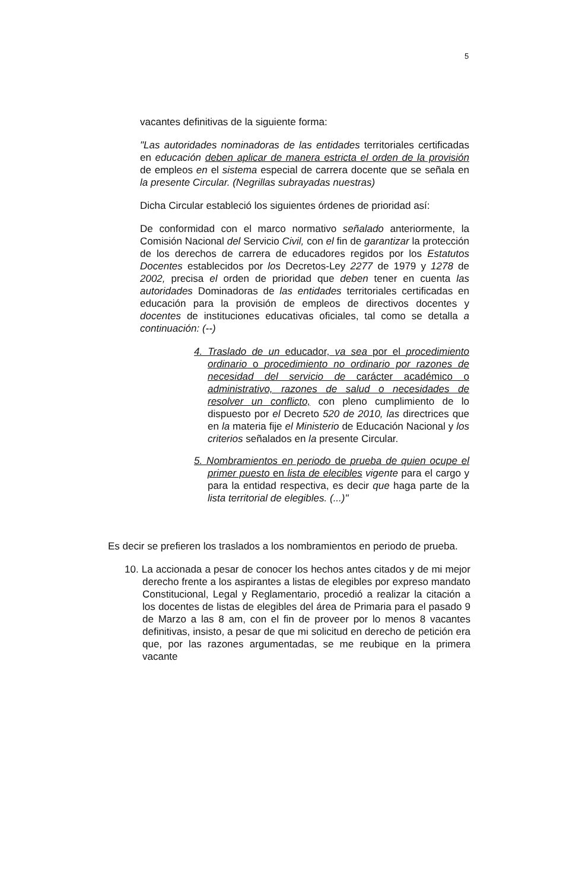5
vacantes definitivas de la siguiente forma:
"Las autoridades nominadoras de las entidades territoriales certificadas en educación deben aplicar de manera estricta el orden de la provisión de empleos en el sistema especial de carrera docente que se señala en la presente Circular. (Negrillas subrayadas nuestras)
Dicha Circular estableció los siguientes órdenes de prioridad así:
De conformidad con el marco normativo señalado anteriormente, la Comisión Nacional del Servicio Civil, con el fin de garantizar la protección de los derechos de carrera de educadores regidos por los Estatutos Docentes establecidos por los Decretos-Ley 2277 de 1979 y 1278 de 2002, precisa el orden de prioridad que deben tener en cuenta las autoridades Dominadoras de las entidades territoriales certificadas en educación para la provisión de empleos de directivos docentes y docentes de instituciones educativas oficiales, tal como se detalla a continuación: (--)
4. Traslado de un educador, va sea por el procedimiento ordinario o procedimiento no ordinario por razones de necesidad del servicio de carácter académico o administrativo, razones de salud o necesidades de resolver un conflicto, con pleno cumplimiento de lo dispuesto por el Decreto 520 de 2010, las directrices que en la materia fije el Ministerio de Educación Nacional y los criterios señalados en la presente Circular.
5. Nombramientos en periodo de prueba de quien ocupe el primer puesto en lista de elecibles vigente para el cargo y para la entidad respectiva, es decir que haga parte de la lista territorial de elegibles. (...)"
Es decir se prefieren los traslados a los nombramientos en periodo de prueba.
10. La accionada a pesar de conocer los hechos antes citados y de mi mejor derecho frente a los aspirantes a listas de elegibles por expreso mandato Constitucional, Legal y Reglamentario, procedió a realizar la citación a los docentes de listas de elegibles del área de Primaria para el pasado 9 de Marzo a las 8 am, con el fin de proveer por lo menos 8 vacantes definitivas, insisto, a pesar de que mi solicitud en derecho de petición era que, por las razones argumentadas, se me reubique en la primera vacante